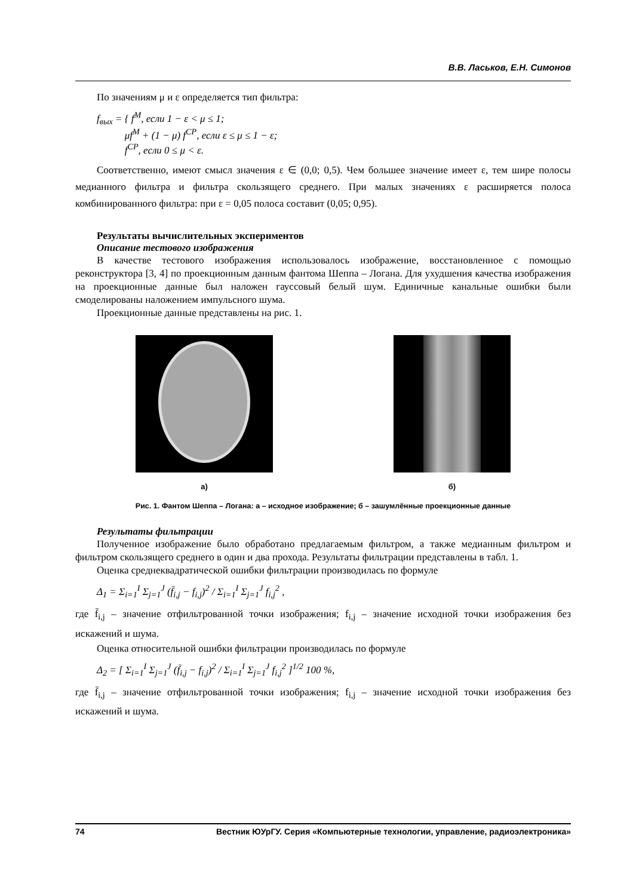В.В. Ласьков, Е.Н. Симонов
По значениям μ и ε определяется тип фильтра:
f<sub>вых</sub> = { f<sup>M</sup>, если 1 − ε < μ ≤ 1;
μf<sup>M</sup> + (1 − μ) f<sup>CP</sup>, если ε ≤ μ ≤ 1 − ε;
f<sup>CP</sup>, если 0 ≤ μ < ε.
Соответственно, имеют смысл значения ε ∈ (0,0; 0,5). Чем большее значение имеет ε, тем шире полосы медианного фильтра и фильтра скользящего среднего. При малых значениях ε расширяется полоса комбинированного фильтра: при ε = 0,05 полоса составит (0,05; 0,95).
Результаты вычислительных экспериментов
Описание тестового изображения
В качестве тестового изображения использовалось изображение, восстановленное с помощью реконструктора [3, 4] по проекционным данным фантома Шеппа – Логана. Для ухудшения качества изображения на проекционные данные был наложен гауссовый белый шум. Единичные канальные ошибки были смоделированы наложением импульсного шума.
Проекционные данные представлены на рис. 1.
а) б)
Рис. 1. Фантом Шеппа – Логана: а – исходное изображение; б – зашумлённые проекционные данные
Результаты фильтрации
Полученное изображение было обработано предлагаемым фильтром, а также медианным фильтром и фильтром скользящего среднего в один и два прохода. Результаты фильтрации представлены в табл. 1.
Оценка среднеквадратической ошибки фильтрации производилась по формуле
Δ<sub>1</sub> = Σ<sub>i=1</sub><sup>I</sup> Σ<sub>j=1</sub><sup>J</sup> (f̄<sub>i,j</sub> − f<sub>i,j</sub>)<sup>2</sup> / Σ<sub>i=1</sub><sup>I</sup> Σ<sub>j=1</sub><sup>J</sup> f<sub>i,j</sub><sup>2</sup> ,
где f̄<sub>i,j</sub> – значение отфильтрованной точки изображения; f<sub>i,j</sub> – значение исходной точки изображения без искажений и шума.
Оценка относительной ошибки фильтрации производилась по формуле
Δ<sub>2</sub> = [ Σ<sub>i=1</sub><sup>I</sup> Σ<sub>j=1</sub><sup>J</sup> (f̄<sub>i,j</sub> − f<sub>i,j</sub>)<sup>2</sup> / Σ<sub>i=1</sub><sup>I</sup> Σ<sub>j=1</sub><sup>J</sup> f<sub>i,j</sub><sup>2</sup> ]<sup>1/2</sup> 100 %,
где f̄<sub>i,j</sub> – значение отфильтрованной точки изображения; f<sub>i,j</sub> – значение исходной точки изображения без искажений и шума.
74 Вестник ЮУрГУ. Серия «Компьютерные технологии, управление, радиоэлектроника»